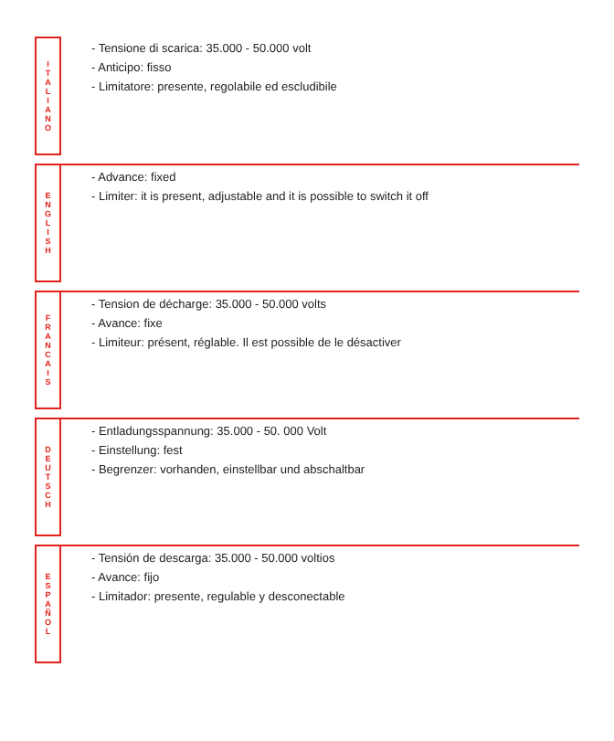I
T
A
L
I
A
N
O
- Tensione di scarica: 35.000 - 50.000 volt
- Anticipo: fisso
- Limitatore: presente, regolabile ed escludibile
E
N
G
L
I
S
H
- Advance: fixed
- Limiter: it is present, adjustable and it is possible to switch it off
F
R
A
N
C
A
I
S
- Tension de décharge: 35.000 - 50.000 volts
- Avance: fixe
- Limiteur: présent, réglable. Il est possible de le désactiver
D
E
U
T
S
C
H
- Entladungsspannung: 35.000 - 50. 000 Volt
- Einstellung: fest
- Begrenzer: vorhanden, einstellbar und abschaltbar
E
S
P
A
Ñ
O
L
- Tensión de descarga: 35.000 - 50.000 voltios
- Avance: fijo
- Limitador: presente, regulable y desconectable